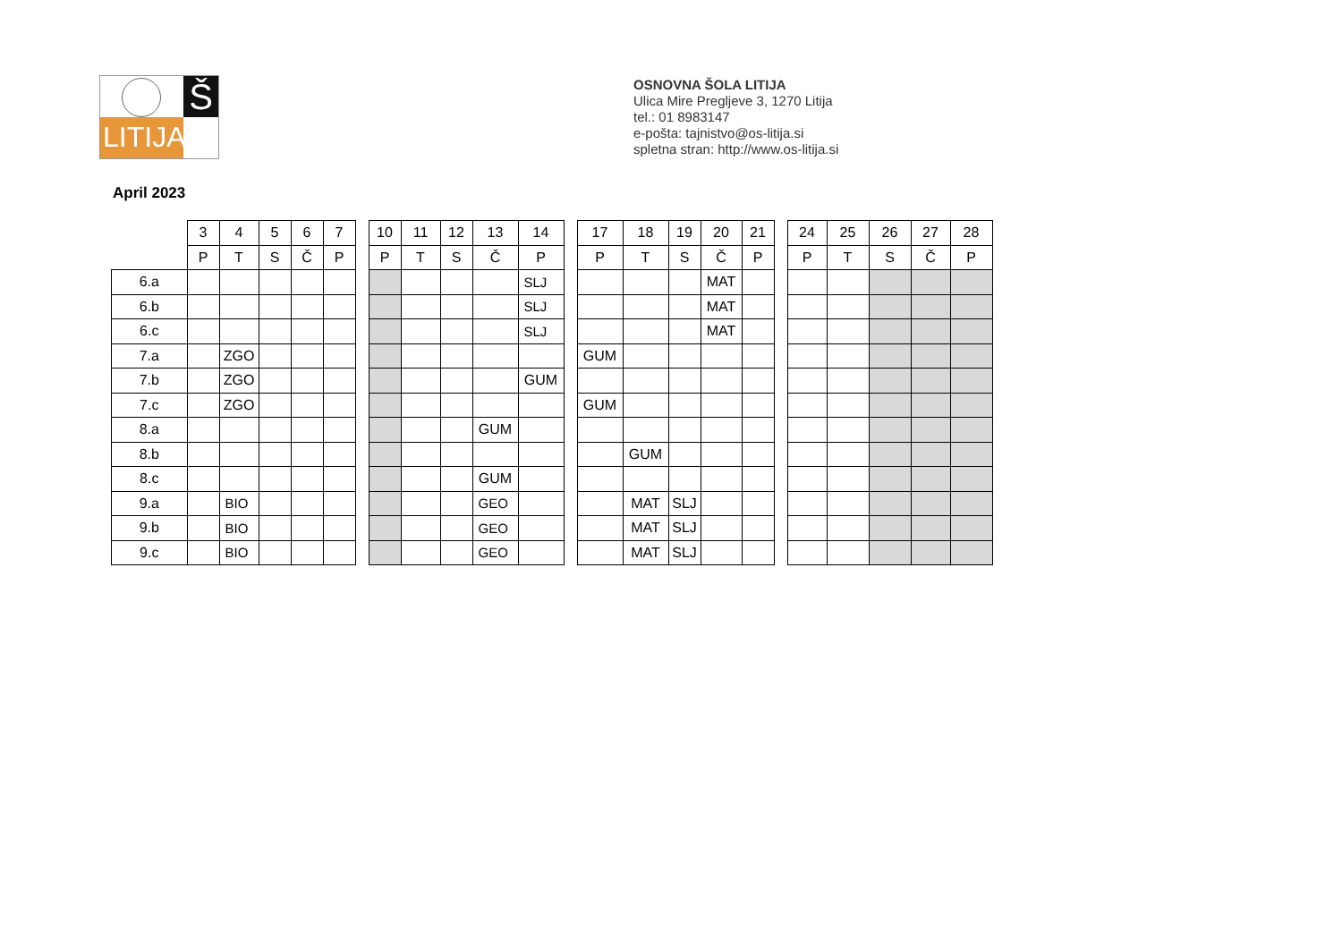Š
LITIJA
OSNOVNA ŠOLA LITIJA
Ulica Mire Pregljeve 3, 1270 Litija
tel.: 01 8983147
e-pošta: tajnistvo@os-litija.si
spletna stran: http://www.os-litija.si
April 2023
| | 3 | 4 | 5 | 6 | 7 | | 10 | 11 | 12 | 13 | 14 | | 17 | 18 | 19 | 20 | 21 | | 24 | 25 | 26 | 27 | 28 |
| --- | --- | --- | --- | --- | --- | --- | --- | --- | --- | --- | --- | --- | --- | --- | --- | --- | --- | --- | --- | --- | --- | --- | --- |
| | P | T | S | Č | P | | P | T | S | Č | P | | P | T | S | Č | P | | P | T | S | Č | P |
| 6.a | | | | | | | | | | | SLJ | | | | | MAT | | | | | | | |
| 6.b | | | | | | | | | | | SLJ | | | | | MAT | | | | | | | |
| 6.c | | | | | | | | | | | SLJ | | | | | MAT | | | | | | | |
| 7.a | | ZGO | | | | | | | | | | | GUM | | | | | | | | | | |
| 7.b | | ZGO | | | | | | | | | GUM | | | | | | | | | | | | |
| 7.c | | ZGO | | | | | | | | | | | GUM | | | | | | | | | | |
| 8.a | | | | | | | | | | GUM | | | | | | | | | | | | | |
| 8.b | | | | | | | | | | | | | | GUM | | | | | | | | | |
| 8.c | | | | | | | | | | GUM | | | | | | | | | | | | | |
| 9.a | | BIO | | | | | | | | GEO | | | | MAT | SLJ | | | | | | | | |
| 9.b | | BIO | | | | | | | | GEO | | | | MAT | SLJ | | | | | | | | |
| 9.c | | BIO | | | | | | | | GEO | | | | MAT | SLJ | | | | | | | | |